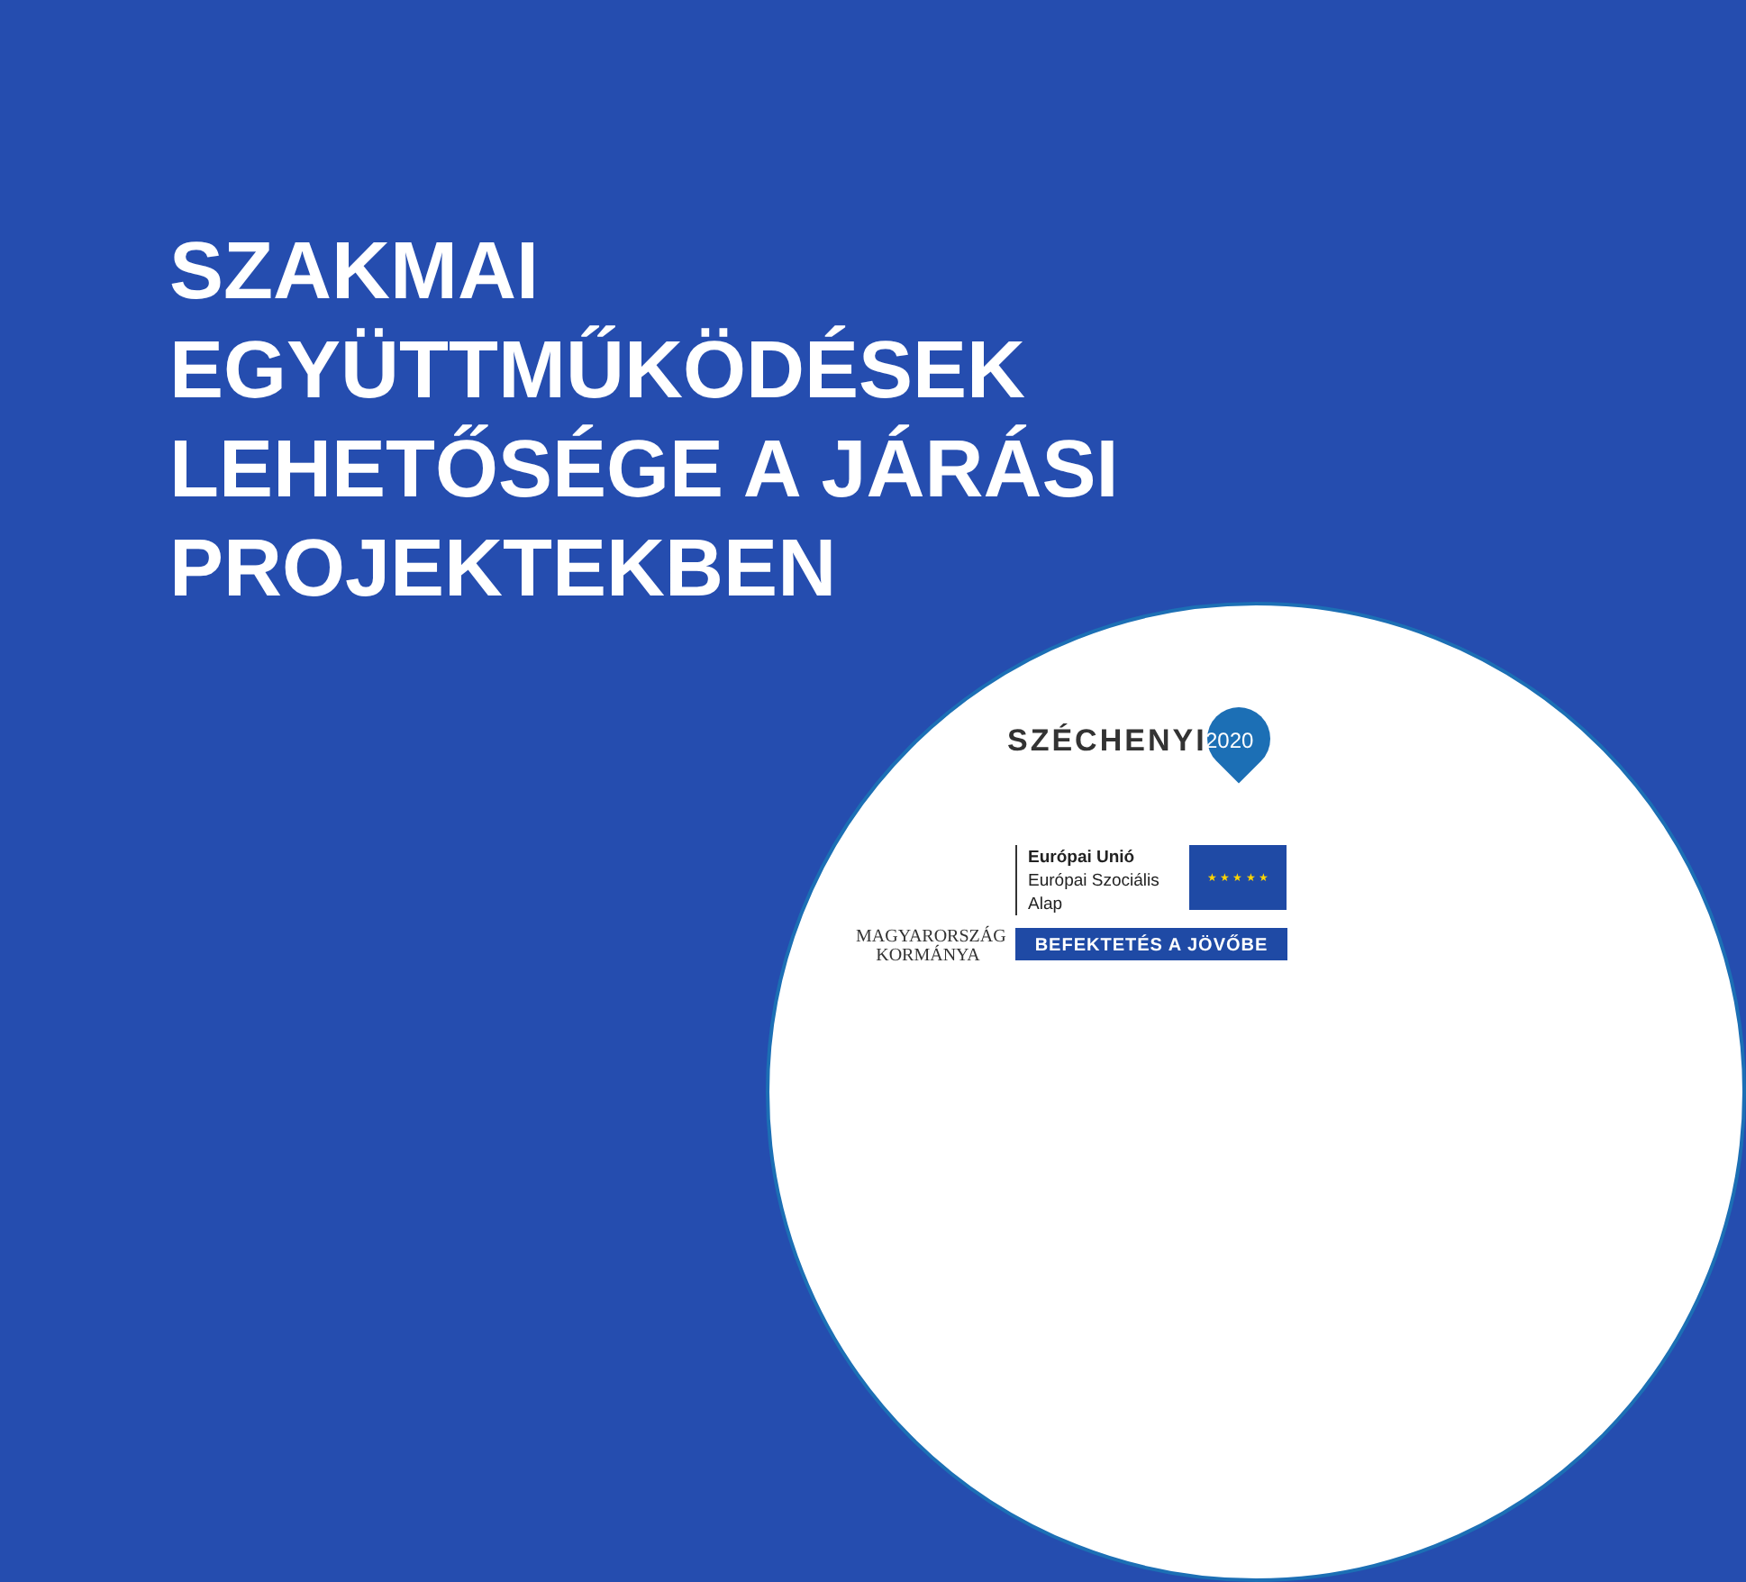SZAKMAI
EGYÜTTMŰKÖDÉSEK
LEHETŐSÉGE A JÁRÁSI
PROJEKTEKBEN
SZÉCHENYI 2020
MAGYARORSZÁG
KORMÁNYA
Európai Unió
Európai Szociális
Alap
★ ★ ★ ★ ★
BEFEKTETÉS A JÖVŐBE